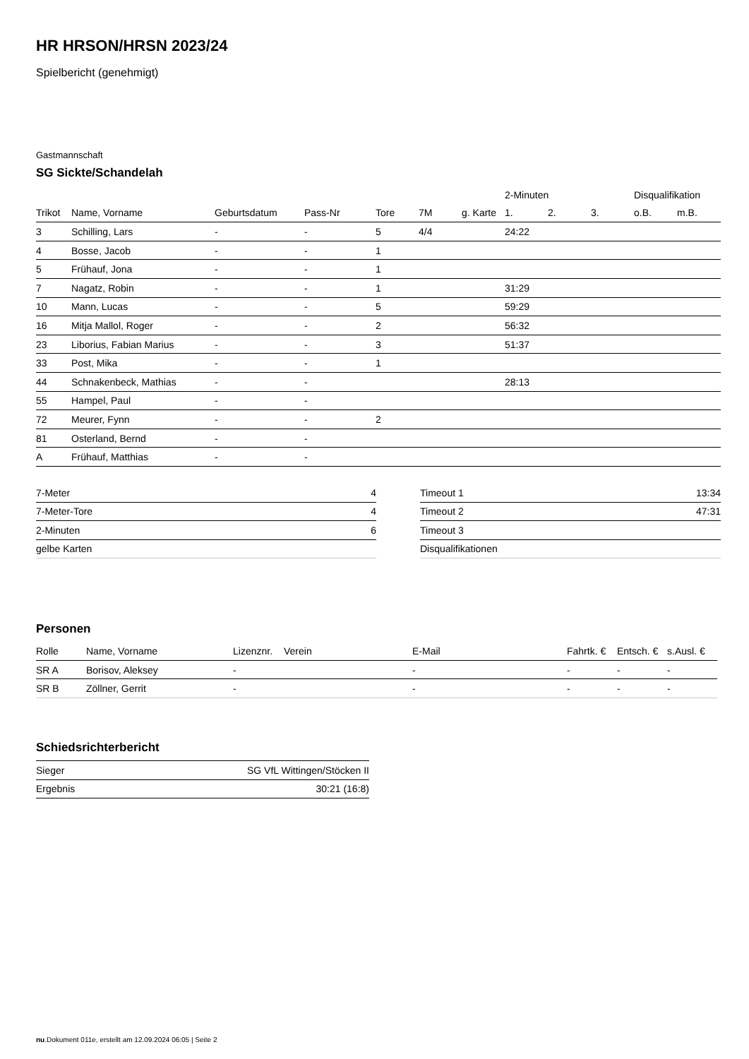HR HRSON/HRSN 2023/24
Spielbericht (genehmigt)
Gastmannschaft
SG Sickte/Schandelah
| | | | | | | | 2-Minuten | | | Disqualifikation | |
| --- | --- | --- | --- | --- | --- | --- | --- | --- | --- | --- | --- |
| Trikot | Name, Vorname | Geburtsdatum | Pass-Nr | Tore | 7M | g. Karte | 1. | 2. | 3. | o.B. | m.B. |
| 3 | Schilling, Lars | - | - | 5 | 4/4 | | 24:22 | | | | |
| 4 | Bosse, Jacob | - | - | 1 | | | | | | | |
| 5 | Frühauf, Jona | - | - | 1 | | | | | | | |
| 7 | Nagatz, Robin | - | - | 1 | | | 31:29 | | | | |
| 10 | Mann, Lucas | - | - | 5 | | | 59:29 | | | | |
| 16 | Mitja Mallol, Roger | - | - | 2 | | | 56:32 | | | | |
| 23 | Liborius, Fabian Marius | - | - | 3 | | | 51:37 | | | | |
| 33 | Post, Mika | - | - | 1 | | | | | | | |
| 44 | Schnakenbeck, Mathias | - | - | | | | 28:13 | | | | |
| 55 | Hampel, Paul | - | - | | | | | | | | |
| 72 | Meurer, Fynn | - | - | 2 | | | | | | | |
| 81 | Osterland, Bernd | - | - | | | | | | | | |
| A | Frühauf, Matthias | - | - | | | | | | | | |
| 7-Meter | 4 |
| 7-Meter-Tore | 4 |
| 2-Minuten | 6 |
| gelbe Karten | |
| Timeout 1 | 13:34 |
| Timeout 2 | 47:31 |
| Timeout 3 | |
| Disqualifikationen | |
Personen
| Rolle | Name, Vorname | Lizenznr. | Verein | E-Mail | Fahrtk. € | Entsch. € | s.Ausl. € |
| --- | --- | --- | --- | --- | --- | --- | --- |
| SR A | Borisov, Aleksey | - | | - | - | - | - |
| SR B | Zöllner, Gerrit | - | | - | - | - | - |
Schiedsrichterbericht
| Sieger | SG VfL Wittingen/Stöcken II |
| Ergebnis | 30:21 (16:8) |
nu.Dokument 011e, erstellt am 12.09.2024 06:05 | Seite 2